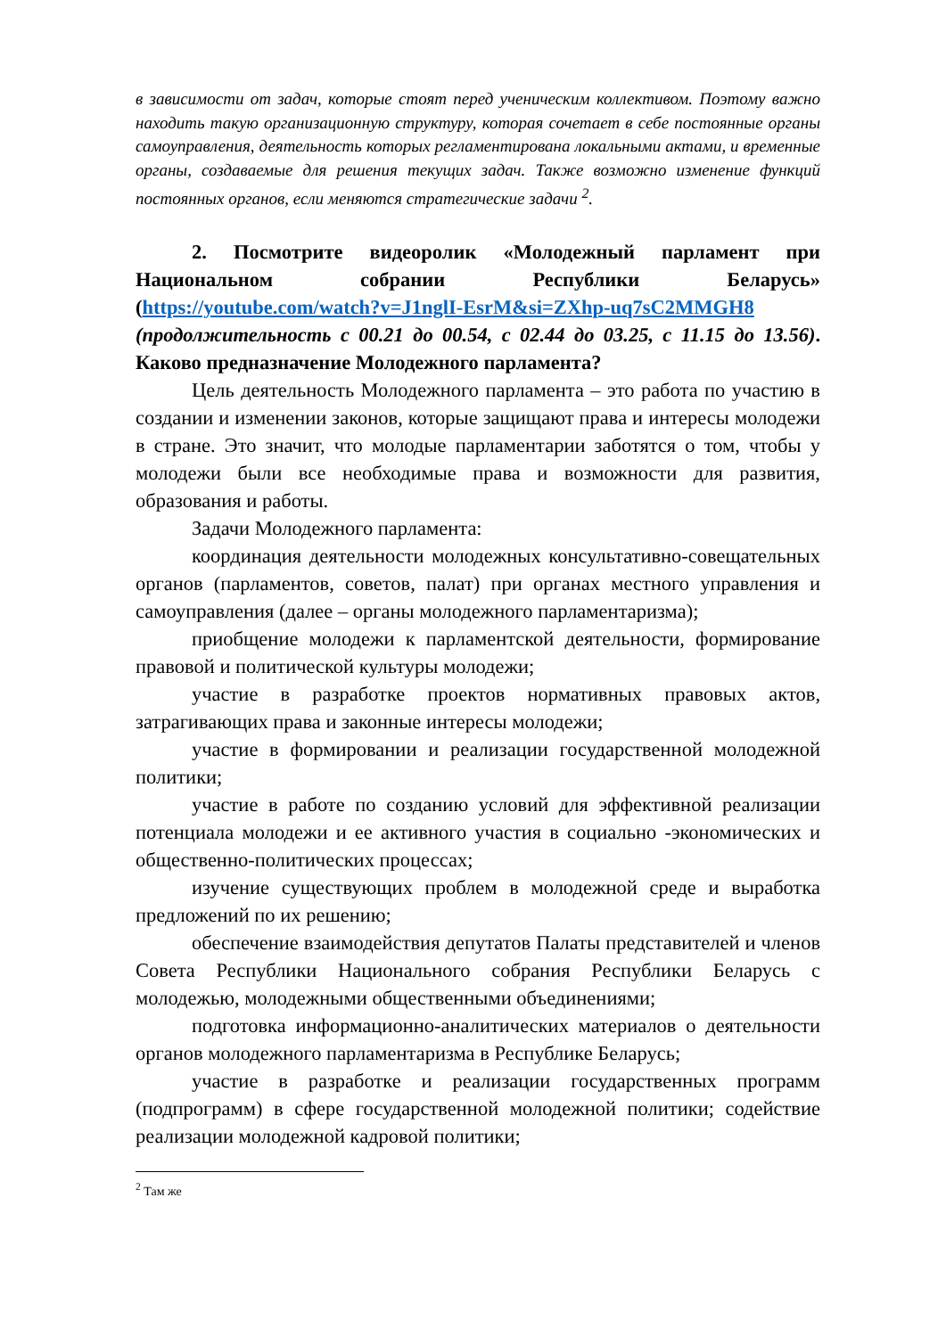в зависимости от задач, которые стоят перед ученическим коллективом. Поэтому важно находить такую организационную структуру, которая сочетает в себе постоянные органы самоуправления, деятельность которых регламентирована локальными актами, и временные органы, создаваемые для решения текущих задач. Также возможно изменение функций постоянных органов, если меняются стратегические задачи <sup>2</sup>.
2. Посмотрите видеоролик «Молодежный парламент при Национальном собрании Республики Беларусь» (https://youtube.com/watch?v=J1nglI-EsrM&si=ZXhp-uq7sC2MMGH8 (продолжительность с 00.21 до 00.54, с 02.44 до 03.25, с 11.15 до 13.56). Каково предназначение Молодежного парламента?
Цель деятельность Молодежного парламента – это работа по участию в создании и изменении законов, которые защищают права и интересы молодежи в стране. Это значит, что молодые парламентарии заботятся о том, чтобы у молодежи были все необходимые права и возможности для развития, образования и работы.
Задачи Молодежного парламента:
координация деятельности молодежных консультативно-совещательных органов (парламентов, советов, палат) при органах местного управления и самоуправления (далее – органы молодежного парламентаризма);
приобщение молодежи к парламентской деятельности, формирование правовой и политической культуры молодежи;
участие в разработке проектов нормативных правовых актов, затрагивающих права и законные интересы молодежи;
участие в формировании и реализации государственной молодежной политики;
участие в работе по созданию условий для эффективной реализации потенциала молодежи и ее активного участия в социально -экономических и общественно-политических процессах;
изучение существующих проблем в молодежной среде и выработка предложений по их решению;
обеспечение взаимодействия депутатов Палаты представителей и членов Совета Республики Национального собрания Республики Беларусь с молодежью, молодежными общественными объединениями;
подготовка информационно-аналитических материалов о деятельности органов молодежного парламентаризма в Республике Беларусь;
участие в разработке и реализации государственных программ (подпрограмм) в сфере государственной молодежной политики; содействие реализации молодежной кадровой политики;
<sup>2</sup> Там же